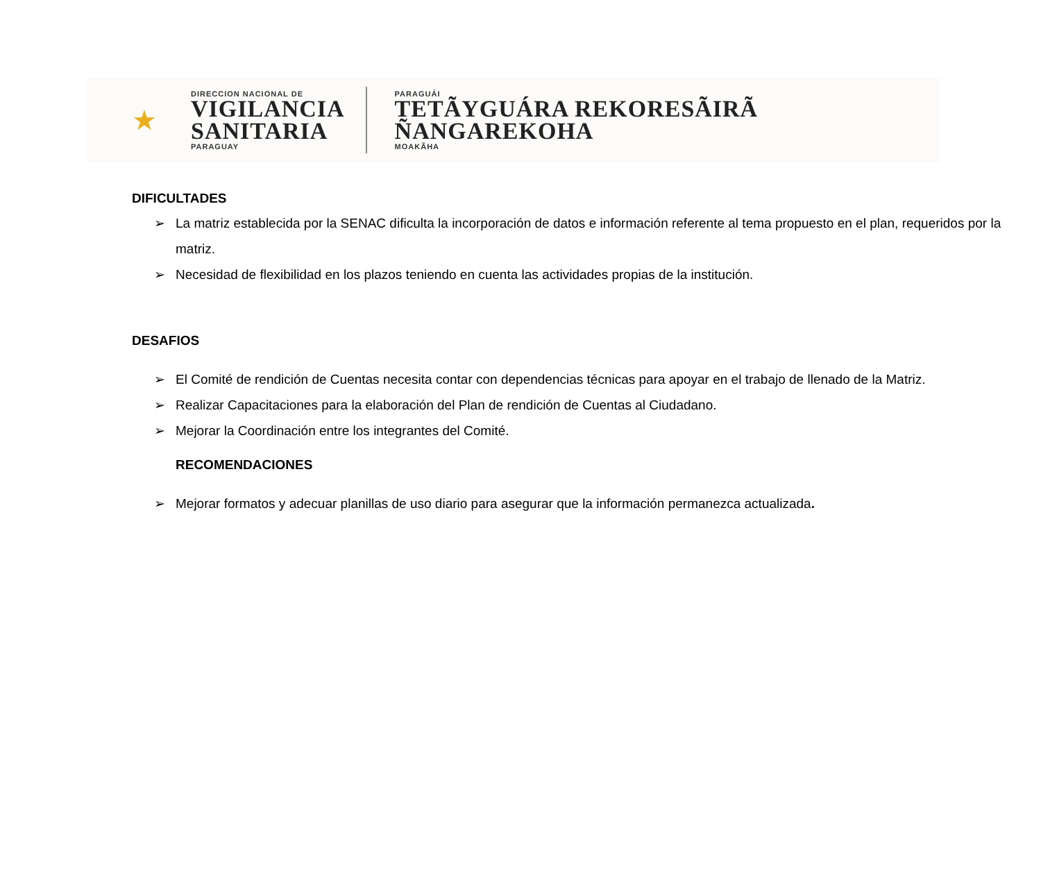★
DIRECCION NACIONAL DE
VIGILANCIA
SANITARIA
PARAGUAY
PARAGUÁI
TETÃYGUÁRA REKORESÃIRÃ
ÑANGAREKOHA
MOAKÃHA
DIFICULTADES
➢ La matriz establecida por la SENAC dificulta la incorporación de datos e información referente al tema propuesto en el plan, requeridos por la matriz.
➢ Necesidad de flexibilidad en los plazos teniendo en cuenta las actividades propias de la institución.
DESAFIOS
➢ El Comité de rendición de Cuentas necesita contar con dependencias técnicas para apoyar en el trabajo de llenado de la Matriz.
➢ Realizar Capacitaciones para la elaboración del Plan de rendición de Cuentas al Ciudadano.
➢ Mejorar la Coordinación entre los integrantes del Comité.
RECOMENDACIONES
➢ Mejorar formatos y adecuar planillas de uso diario para asegurar que la información permanezca actualizada.